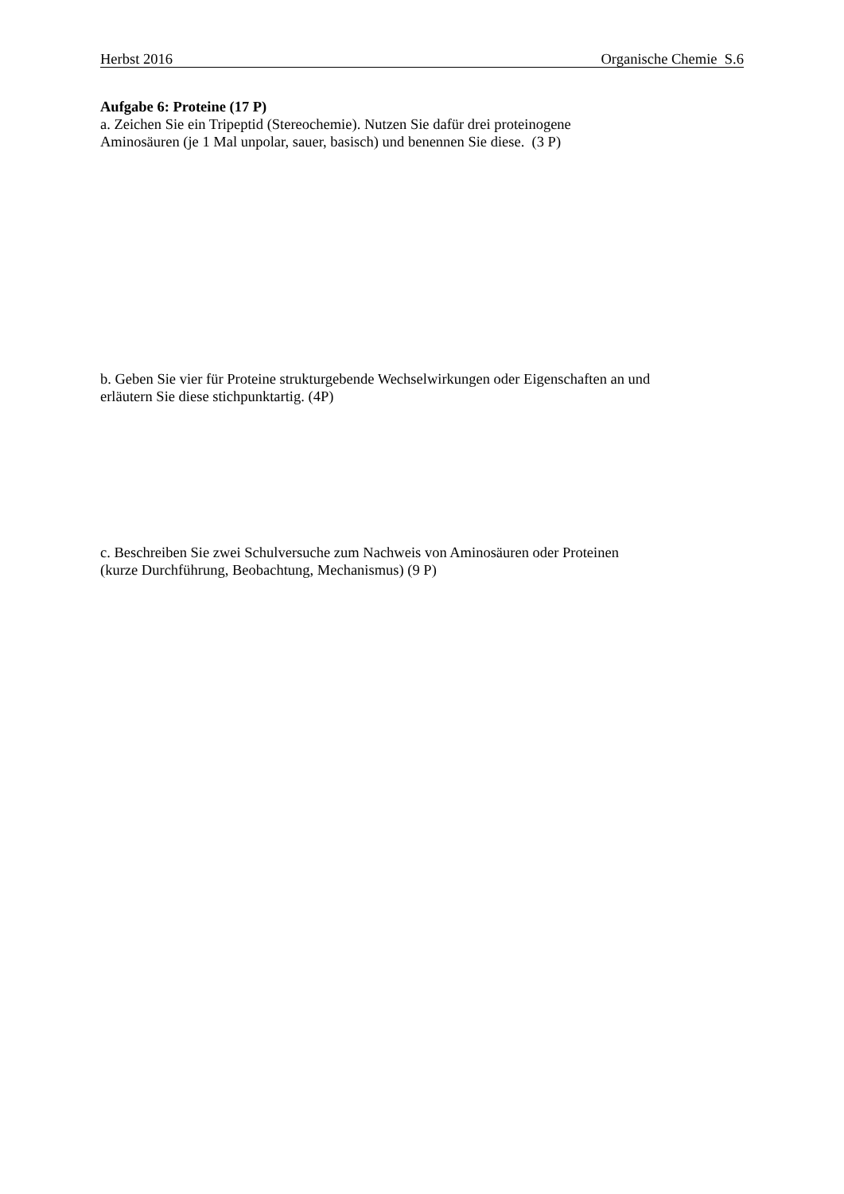Herbst 2016 Organische Chemie S.6
Aufgabe 6: Proteine (17 P)
a. Zeichen Sie ein Tripeptid (Stereochemie). Nutzen Sie dafür drei proteinogene
Aminosäuren (je 1 Mal unpolar, sauer, basisch) und benennen Sie diese. (3 P)
b. Geben Sie vier für Proteine strukturgebende Wechselwirkungen oder Eigenschaften an und
erläutern Sie diese stichpunktartig. (4P)
c. Beschreiben Sie zwei Schulversuche zum Nachweis von Aminosäuren oder Proteinen
(kurze Durchführung, Beobachtung, Mechanismus) (9 P)